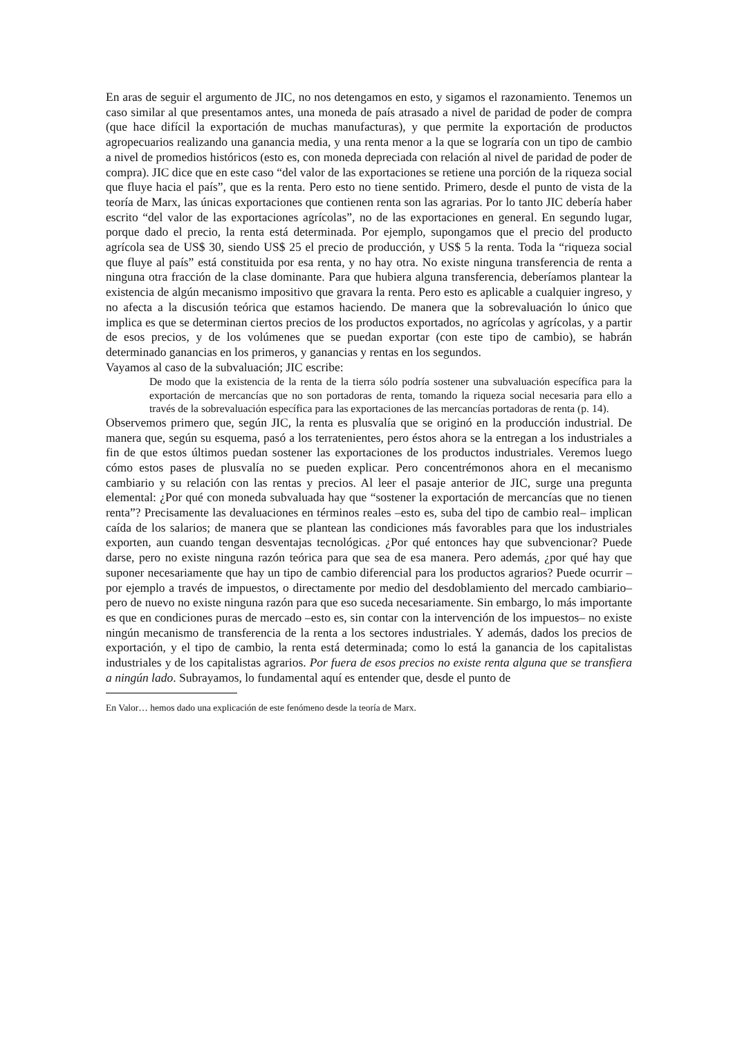En aras de seguir el argumento de JIC, no nos detengamos en esto, y sigamos el razonamiento. Tenemos un caso similar al que presentamos antes, una moneda de país atrasado a nivel de paridad de poder de compra (que hace difícil la exportación de muchas manufacturas), y que permite la exportación de productos agropecuarios realizando una ganancia media, y una renta menor a la que se lograría con un tipo de cambio a nivel de promedios históricos (esto es, con moneda depreciada con relación al nivel de paridad de poder de compra). JIC dice que en este caso “del valor de las exportaciones se retiene una porción de la riqueza social que fluye hacia el país”, que es la renta. Pero esto no tiene sentido. Primero, desde el punto de vista de la teoría de Marx, las únicas exportaciones que contienen renta son las agrarias. Por lo tanto JIC debería haber escrito “del valor de las exportaciones agrícolas”, no de las exportaciones en general. En segundo lugar, porque dado el precio, la renta está determinada. Por ejemplo, supongamos que el precio del producto agrícola sea de US$ 30, siendo US$ 25 el precio de producción, y US$ 5 la renta. Toda la “riqueza social que fluye al país” está constituida por esa renta, y no hay otra. No existe ninguna transferencia de renta a ninguna otra fracción de la clase dominante. Para que hubiera alguna transferencia, deberíamos plantear la existencia de algún mecanismo impositivo que gravara la renta. Pero esto es aplicable a cualquier ingreso, y no afecta a la discusión teórica que estamos haciendo. De manera que la sobrevaluación lo único que implica es que se determinan ciertos precios de los productos exportados, no agrícolas y agrícolas, y a partir de esos precios, y de los volúmenes que se puedan exportar (con este tipo de cambio), se habrán determinado ganancias en los primeros, y ganancias y rentas en los segundos.
Vayamos al caso de la subvaluación; JIC escribe:
De modo que la existencia de la renta de la tierra sólo podría sostener una subvaluación específica para la exportación de mercancías que no son portadoras de renta, tomando la riqueza social necesaria para ello a través de la sobrevaluación específica para las exportaciones de las mercancías portadoras de renta (p. 14).
Observemos primero que, según JIC, la renta es plusvalía que se originó en la producción industrial. De manera que, según su esquema, pasó a los terratenientes, pero éstos ahora se la entregan a los industriales a fin de que estos últimos puedan sostener las exportaciones de los productos industriales. Veremos luego cómo estos pases de plusvalía no se pueden explicar. Pero concentrémonos ahora en el mecanismo cambiario y su relación con las rentas y precios. Al leer el pasaje anterior de JIC, surge una pregunta elemental: ¿Por qué con moneda subvaluada hay que “sostener la exportación de mercancías que no tienen renta”? Precisamente las devaluaciones en términos reales –esto es, suba del tipo de cambio real– implican caída de los salarios; de manera que se plantean las condiciones más favorables para que los industriales exporten, aun cuando tengan desventajas tecnológicas. ¿Por qué entonces hay que subvencionar? Puede darse, pero no existe ninguna razón teórica para que sea de esa manera. Pero además, ¿por qué hay que suponer necesariamente que hay un tipo de cambio diferencial para los productos agrarios? Puede ocurrir –por ejemplo a través de impuestos, o directamente por medio del desdoblamiento del mercado cambiario– pero de nuevo no existe ninguna razón para que eso suceda necesariamente. Sin embargo, lo más importante es que en condiciones puras de mercado –esto es, sin contar con la intervención de los impuestos– no existe ningún mecanismo de transferencia de la renta a los sectores industriales. Y además, dados los precios de exportación, y el tipo de cambio, la renta está determinada; como lo está la ganancia de los capitalistas industriales y de los capitalistas agrarios. Por fuera de esos precios no existe renta alguna que se transfiera a ningún lado. Subrayamos, lo fundamental aquí es entender que, desde el punto de
En Valor… hemos dado una explicación de este fenómeno desde la teoría de Marx.